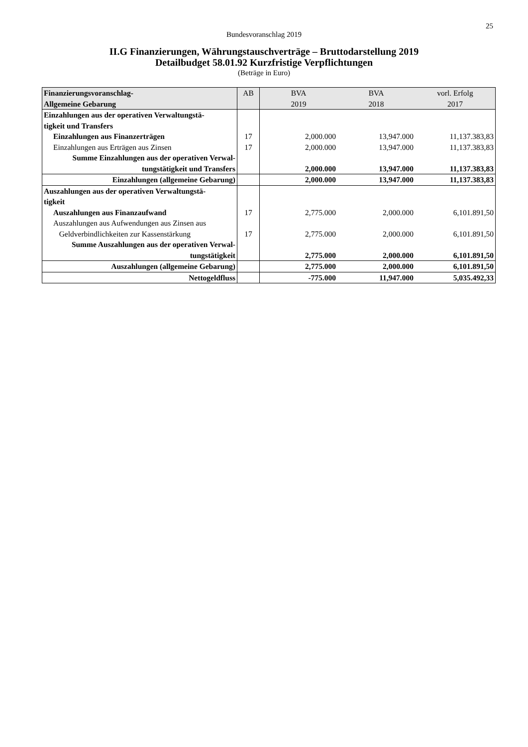25
Bundesvoranschlag 2019
II.G Finanzierungen, Währungstauschverträge – Bruttodarstellung 2019
Detailbudget 58.01.92 Kurzfristige Verpflichtungen
(Beträge in Euro)
| Finanzierungsvoranschlag- Allgemeine Gebarung | AB | BVA 2019 | BVA 2018 | vorl. Erfolg 2017 |
| --- | --- | --- | --- | --- |
| Einzahlungen aus der operativen Verwaltungstä- tigkeit und Transfers | | | | |
| Einzahlungen aus Finanzerträgen | 17 | 2,000.000 | 13,947.000 | 11,137.383,83 |
| Einzahlungen aus Erträgen aus Zinsen | 17 | 2,000.000 | 13,947.000 | 11,137.383,83 |
| Summe Einzahlungen aus der operativen Verwal- tungstätigkeit und Transfers | | 2,000.000 | 13,947.000 | 11,137.383,83 |
| Einzahlungen (allgemeine Gebarung) | | 2,000.000 | 13,947.000 | 11,137.383,83 |
| Auszahlungen aus der operativen Verwaltungstä- tigkeit | | | | |
| Auszahlungen aus Finanzaufwand | 17 | 2,775.000 | 2,000.000 | 6,101.891,50 |
| Auszahlungen aus Aufwendungen aus Zinsen aus Geldverbindlichkeiten zur Kassenstärkung | 17 | 2,775.000 | 2,000.000 | 6,101.891,50 |
| Summe Auszahlungen aus der operativen Verwal- tungstätigkeit | | 2,775.000 | 2,000.000 | 6,101.891,50 |
| Auszahlungen (allgemeine Gebarung) | | 2,775.000 | 2,000.000 | 6,101.891,50 |
| Nettogeldfluss | | -775.000 | 11,947.000 | 5,035.492,33 |